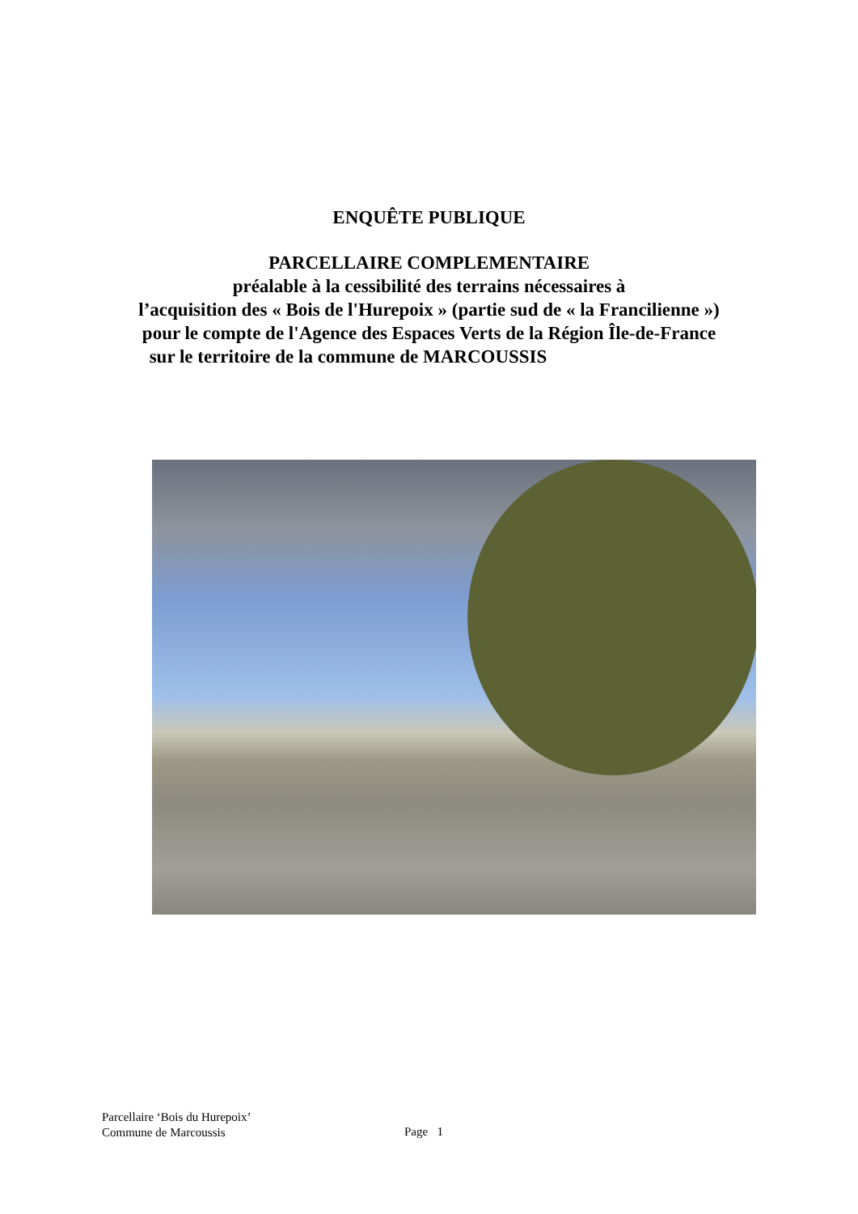ENQUÊTE PUBLIQUE
PARCELLAIRE COMPLEMENTAIRE
préalable à la cessibilité des terrains nécessaires à
l’acquisition des « Bois de l'Hurepoix » (partie sud de « la Francilienne »)
pour le compte de l'Agence des Espaces Verts de la Région Île-de-France
sur le territoire de la commune de MARCOUSSIS
Parcellaire ‘Bois du Hurepoix’
Commune de Marcoussis
Page 1